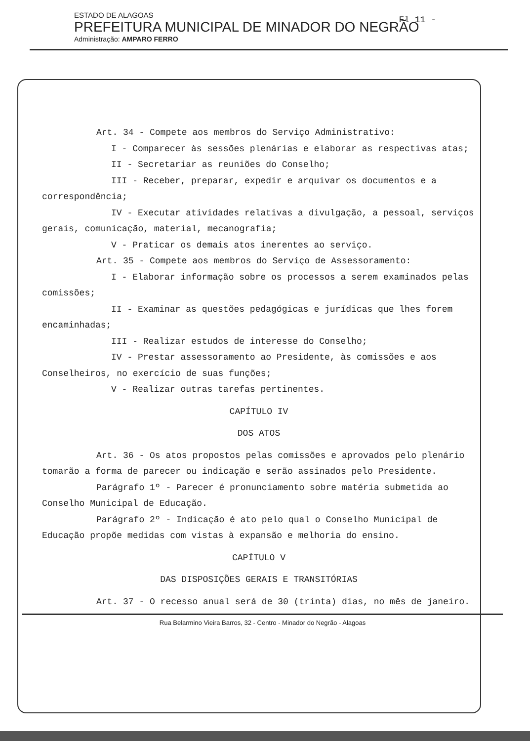Fl 11 -
ESTADO DE ALAGOAS
PREFEITURA MUNICIPAL DE MINADOR DO NEGRÃO
Administração: AMPARO FERRO
Art. 34 - Compete aos membros do Serviço Administrativo:
I - Comparecer às sessões plenárias e elaborar as respectivas atas;
II - Secretariar as reuniões do Conselho;
III - Receber, preparar, expedir e arquivar os documentos e a correspondência;
IV - Executar atividades relativas a divulgação, a pessoal, serviços gerais, comunicação, material, mecanografia;
V - Praticar os demais atos inerentes ao serviço.
Art. 35 - Compete aos membros do Serviço de Assessoramento:
I - Elaborar informação sobre os processos a serem examinados pelas comissões;
II - Examinar as questões pedagógicas e jurídicas que lhes forem encaminhadas;
III - Realizar estudos de interesse do Conselho;
IV - Prestar assessoramento ao Presidente, às comissões e aos Conselheiros, no exercício de suas funções;
V - Realizar outras tarefas pertinentes.
CAPÍTULO IV
DOS ATOS
Art. 36 - Os atos propostos pelas comissões e aprovados pelo plenário tomarão a forma de parecer ou indicação e serão assinados pelo Presidente.
Parágrafo 1º - Parecer é pronunciamento sobre matéria submetida ao Conselho Municipal de Educação.
Parágrafo 2º - Indicação é ato pelo qual o Conselho Municipal de Educação propõe medidas com vistas à expansão e melhoria do ensino.
CAPÍTULO V
DAS DISPOSIÇÕES GERAIS E TRANSITÓRIAS
Art. 37 - O recesso anual será de 30 (trinta) dias, no mês de janeiro.
Rua Belarmino Vieira Barros, 32 - Centro - Minador do Negrão - Alagoas